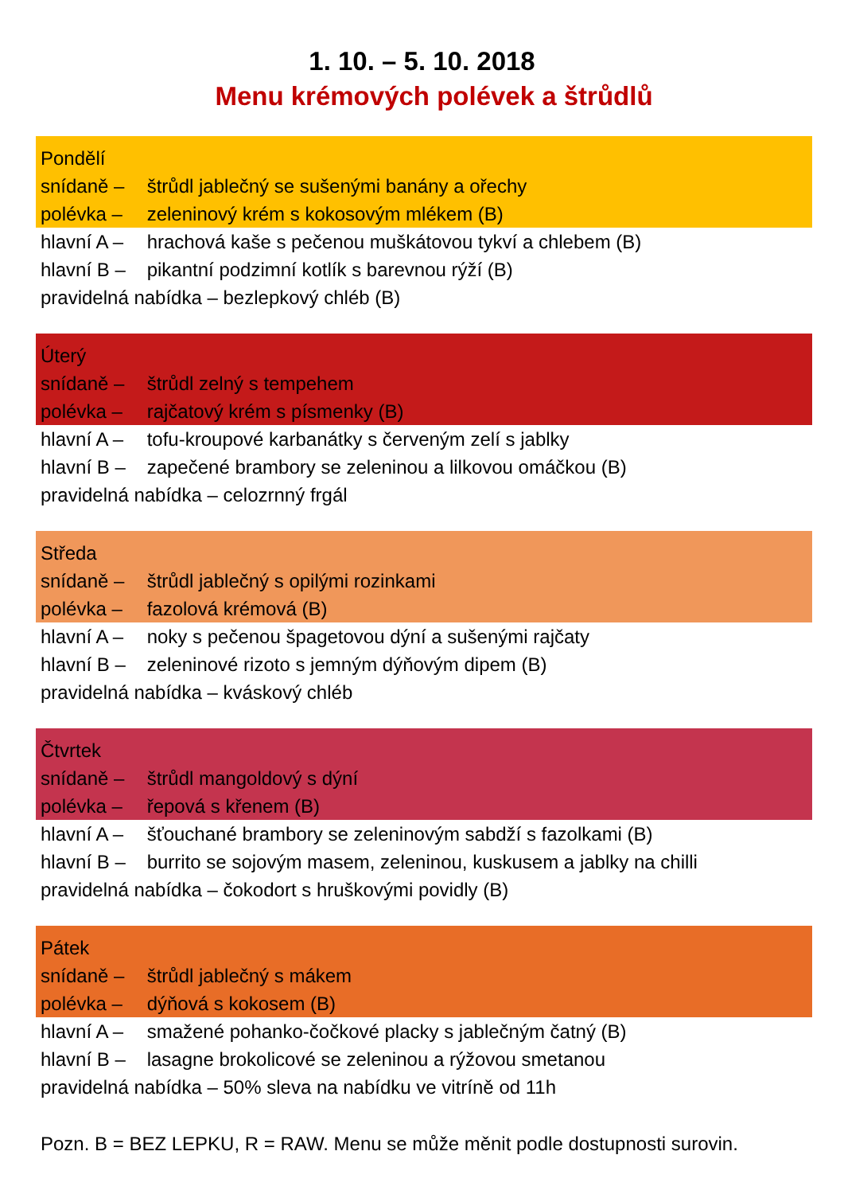1. 10. – 5. 10. 2018
Menu krémových polévek a štrůdlů
Pondělí
snídaně – štrůdl jablečný se sušenými banány a ořechy
polévka – zeleninový krém s kokosovým mlékem (B)
hlavní A – hrachová kaše s pečenou muškátovou tykví a chlebem (B)
hlavní B – pikantní podzimní kotlík s barevnou rýží (B)
pravidelná nabídka – bezlepkový chléb (B)
Úterý
snídaně – štrůdl zelný s tempehem
polévka – rajčatový krém s písmenky (B)
hlavní A – tofu-kroupové karbanátky s červeným zelí s jablky
hlavní B – zapečené brambory se zeleninou a lilkovou omáčkou (B)
pravidelná nabídka – celozrnný frgál
Středa
snídaně – štrůdl jablečný s opilými rozinkami
polévka – fazolová krémová (B)
hlavní A – noky s pečenou špagetovou dýní a sušenými rajčaty
hlavní B – zeleninové rizoto s jemným dýňovým dipem (B)
pravidelná nabídka – kváskový chléb
Čtvrtek
snídaně – štrůdl mangoldový s dýní
polévka – řepová s křenem (B)
hlavní A – šťouchané brambory se zeleninovým sabdží s fazolkami (B)
hlavní B – burrito se sojovým masem, zeleninou, kuskusem a jablky na chilli
pravidelná nabídka – čokodort s hruškovými povidly (B)
Pátek
snídaně – štrůdl jablečný s mákem
polévka – dýňová s kokosem (B)
hlavní A – smažené pohanko-čočkové placky s jablečným čatný (B)
hlavní B – lasagne brokolicové se zeleninou a rýžovou smetanou
pravidelná nabídka – 50% sleva na nabídku ve vitríně od 11h
Pozn. B = BEZ LEPKU, R = RAW. Menu se může měnit podle dostupnosti surovin.